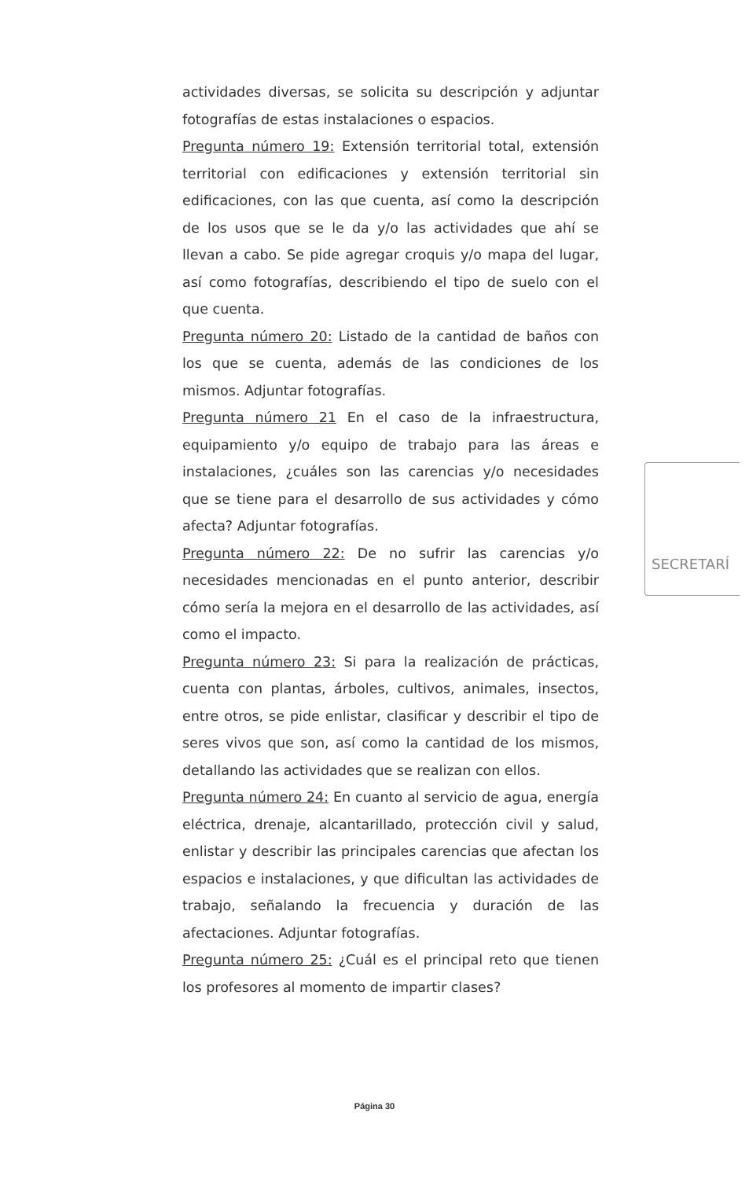actividades diversas, se solicita su descripción y adjuntar fotografías de estas instalaciones o espacios.
Pregunta número 19: Extensión territorial total, extensión territorial con edificaciones y extensión territorial sin edificaciones, con las que cuenta, así como la descripción de los usos que se le da y/o las actividades que ahí se llevan a cabo. Se pide agregar croquis y/o mapa del lugar, así como fotografías, describiendo el tipo de suelo con el que cuenta.
Pregunta número 20: Listado de la cantidad de baños con los que se cuenta, además de las condiciones de los mismos. Adjuntar fotografías.
Pregunta número 21 En el caso de la infraestructura, equipamiento y/o equipo de trabajo para las áreas e instalaciones, ¿cuáles son las carencias y/o necesidades que se tiene para el desarrollo de sus actividades y cómo afecta? Adjuntar fotografías.
Pregunta número 22: De no sufrir las carencias y/o necesidades mencionadas en el punto anterior, describir cómo sería la mejora en el desarrollo de las actividades, así como el impacto.
Pregunta número 23: Si para la realización de prácticas, cuenta con plantas, árboles, cultivos, animales, insectos, entre otros, se pide enlistar, clasificar y describir el tipo de seres vivos que son, así como la cantidad de los mismos, detallando las actividades que se realizan con ellos.
Pregunta número 24: En cuanto al servicio de agua, energía eléctrica, drenaje, alcantarillado, protección civil y salud, enlistar y describir las principales carencias que afectan los espacios e instalaciones, y que dificultan las actividades de trabajo, señalando la frecuencia y duración de las afectaciones. Adjuntar fotografías.
Pregunta número 25: ¿Cuál es el principal reto que tienen los profesores al momento de impartir clases?
SECRETARÍ
Página 30